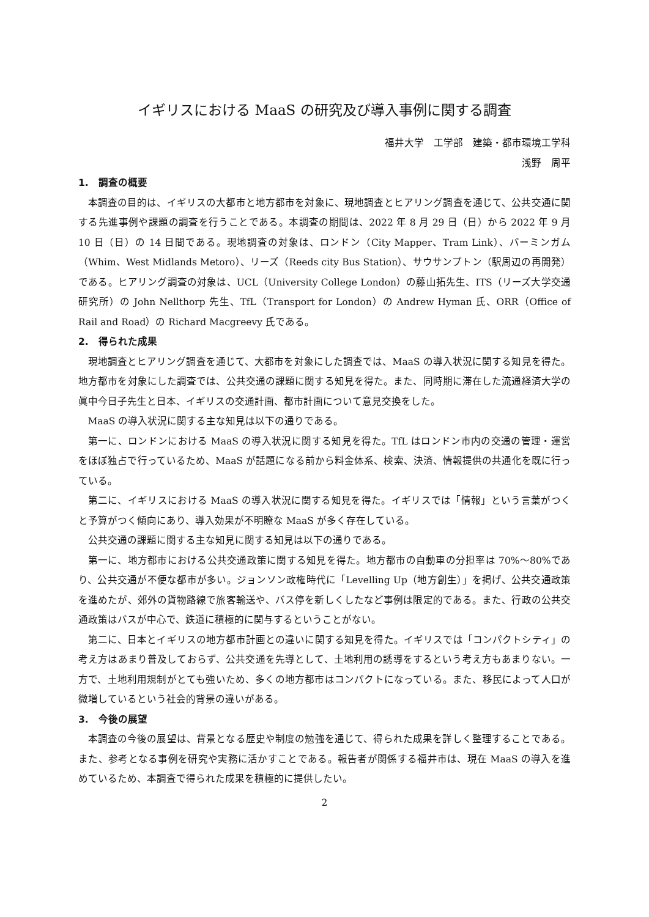イギリスにおける MaaS の研究及び導入事例に関する調査
福井大学　工学部　建築・都市環境工学科
浅野　周平
1.　調査の概要
本調査の目的は、イギリスの大都市と地方都市を対象に、現地調査とヒアリング調査を通じて、公共交通に関する先進事例や課題の調査を行うことである。本調査の期間は、2022 年 8 月 29 日（日）から 2022 年 9 月 10 日（日）の 14 日間である。現地調査の対象は、ロンドン（City Mapper、Tram Link）、バーミンガム（Whim、West Midlands Metoro）、リーズ（Reeds city Bus Station）、サウサンプトン（駅周辺の再開発）である。ヒアリング調査の対象は、UCL（University College London）の藤山拓先生、ITS（リーズ大学交通研究所）の John Nellthorp 先生、TfL（Transport for London）の Andrew Hyman 氏、ORR（Office of Rail and Road）の Richard Macgreevy 氏である。
2.　得られた成果
現地調査とヒアリング調査を通じて、大都市を対象にした調査では、MaaS の導入状況に関する知見を得た。地方都市を対象にした調査では、公共交通の課題に関する知見を得た。また、同時期に滞在した流通経済大学の眞中今日子先生と日本、イギリスの交通計画、都市計画について意見交換をした。
MaaS の導入状況に関する主な知見は以下の通りである。
第一に、ロンドンにおける MaaS の導入状況に関する知見を得た。TfL はロンドン市内の交通の管理・運営をほぼ独占で行っているため、MaaS が話題になる前から料金体系、検索、決済、情報提供の共通化を既に行っている。
第二に、イギリスにおける MaaS の導入状況に関する知見を得た。イギリスでは「情報」という言葉がつくと予算がつく傾向にあり、導入効果が不明瞭な MaaS が多く存在している。
公共交通の課題に関する主な知見に関する知見は以下の通りである。
第一に、地方都市における公共交通政策に関する知見を得た。地方都市の自動車の分担率は 70%～80%であり、公共交通が不便な都市が多い。ジョンソン政権時代に「Levelling Up（地方創生）」を掲げ、公共交通政策を進めたが、郊外の貨物路線で旅客輸送や、バス停を新しくしたなど事例は限定的である。また、行政の公共交通政策はバスが中心で、鉄道に積極的に関与するということがない。
第二に、日本とイギリスの地方都市計画との違いに関する知見を得た。イギリスでは「コンパクトシティ」の考え方はあまり普及しておらず、公共交通を先導として、土地利用の誘導をするという考え方もあまりない。一方で、土地利用規制がとても強いため、多くの地方都市はコンパクトになっている。また、移民によって人口が微増しているという社会的背景の違いがある。
3.　今後の展望
本調査の今後の展望は、背景となる歴史や制度の勉強を通じて、得られた成果を詳しく整理することである。また、参考となる事例を研究や実務に活かすことである。報告者が関係する福井市は、現在 MaaS の導入を進めているため、本調査で得られた成果を積極的に提供したい。
2